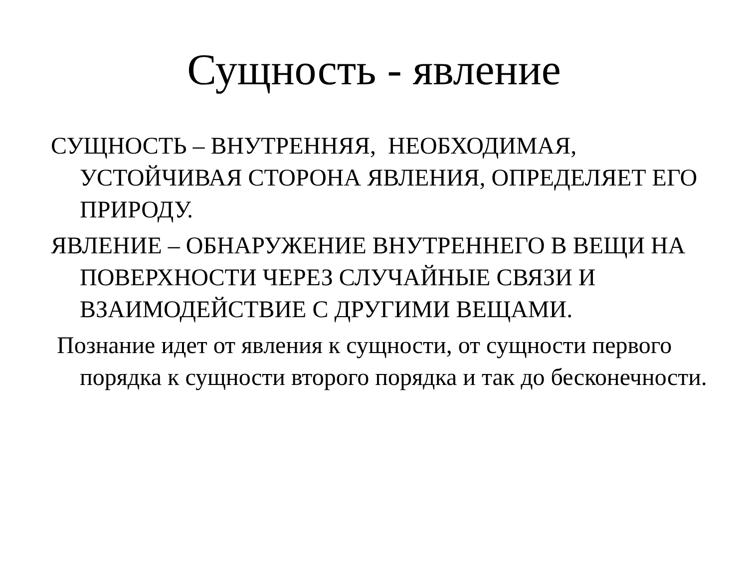Сущность - явление
СУЩНОСТЬ – ВНУТРЕННЯЯ, НЕОБХОДИМАЯ, УСТОЙЧИВАЯ СТОРОНА ЯВЛЕНИЯ, ОПРЕДЕЛЯЕТ ЕГО ПРИРОДУ.
ЯВЛЕНИЕ – ОБНАРУЖЕНИЕ ВНУТРЕННЕГО В ВЕЩИ НА ПОВЕРХНОСТИ ЧЕРЕЗ СЛУЧАЙНЫЕ СВЯЗИ И ВЗАИМОДЕЙСТВИЕ С ДРУГИМИ ВЕЩАМИ.
Познание идет от явления к сущности, от сущности первого порядка к сущности второго порядка и так до бесконечности.